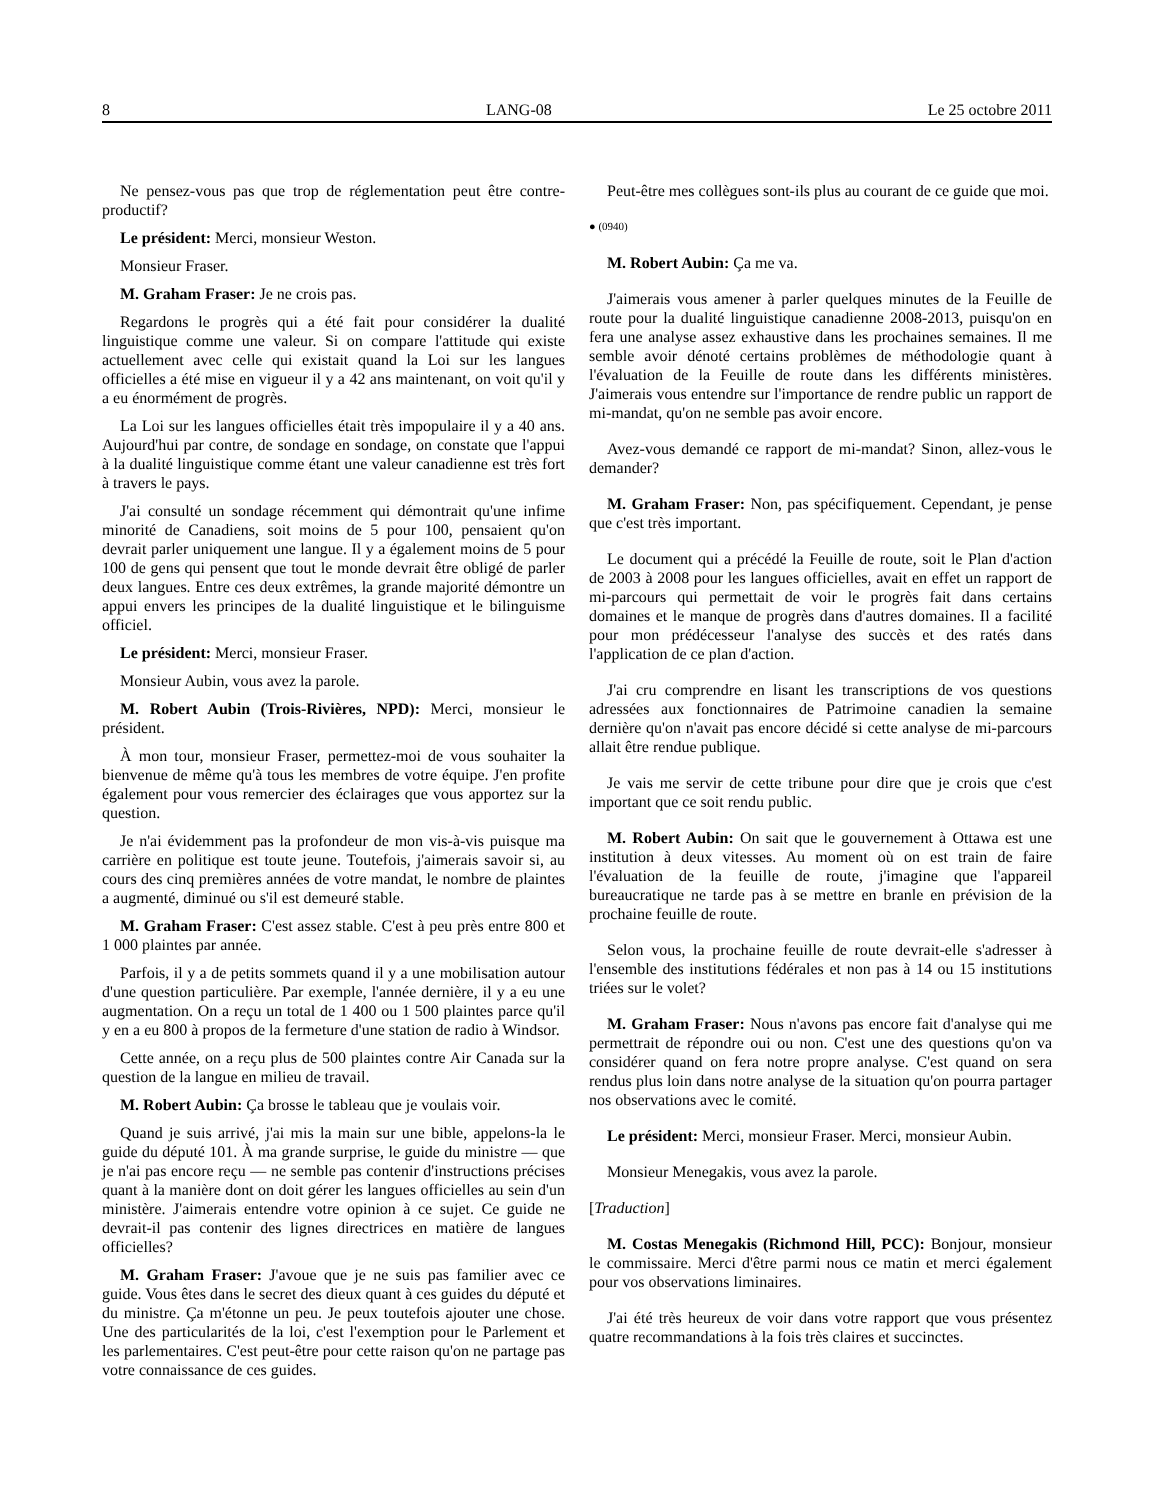8 LANG-08 Le 25 octobre 2011
Ne pensez-vous pas que trop de réglementation peut être contre-productif?
Le président: Merci, monsieur Weston.
Monsieur Fraser.
M. Graham Fraser: Je ne crois pas.
Regardons le progrès qui a été fait pour considérer la dualité linguistique comme une valeur. Si on compare l'attitude qui existe actuellement avec celle qui existait quand la Loi sur les langues officielles a été mise en vigueur il y a 42 ans maintenant, on voit qu'il y a eu énormément de progrès.
La Loi sur les langues officielles était très impopulaire il y a 40 ans. Aujourd'hui par contre, de sondage en sondage, on constate que l'appui à la dualité linguistique comme étant une valeur canadienne est très fort à travers le pays.
J'ai consulté un sondage récemment qui démontrait qu'une infime minorité de Canadiens, soit moins de 5 pour 100, pensaient qu'on devrait parler uniquement une langue. Il y a également moins de 5 pour 100 de gens qui pensent que tout le monde devrait être obligé de parler deux langues. Entre ces deux extrêmes, la grande majorité démontre un appui envers les principes de la dualité linguistique et le bilinguisme officiel.
Le président: Merci, monsieur Fraser.
Monsieur Aubin, vous avez la parole.
M. Robert Aubin (Trois-Rivières, NPD): Merci, monsieur le président.
À mon tour, monsieur Fraser, permettez-moi de vous souhaiter la bienvenue de même qu'à tous les membres de votre équipe. J'en profite également pour vous remercier des éclairages que vous apportez sur la question.
Je n'ai évidemment pas la profondeur de mon vis-à-vis puisque ma carrière en politique est toute jeune. Toutefois, j'aimerais savoir si, au cours des cinq premières années de votre mandat, le nombre de plaintes a augmenté, diminué ou s'il est demeuré stable.
M. Graham Fraser: C'est assez stable. C'est à peu près entre 800 et 1 000 plaintes par année.
Parfois, il y a de petits sommets quand il y a une mobilisation autour d'une question particulière. Par exemple, l'année dernière, il y a eu une augmentation. On a reçu un total de 1 400 ou 1 500 plaintes parce qu'il y en a eu 800 à propos de la fermeture d'une station de radio à Windsor.
Cette année, on a reçu plus de 500 plaintes contre Air Canada sur la question de la langue en milieu de travail.
M. Robert Aubin: Ça brosse le tableau que je voulais voir.
Quand je suis arrivé, j'ai mis la main sur une bible, appelons-la le guide du député 101. À ma grande surprise, le guide du ministre — que je n'ai pas encore reçu — ne semble pas contenir d'instructions précises quant à la manière dont on doit gérer les langues officielles au sein d'un ministère. J'aimerais entendre votre opinion à ce sujet. Ce guide ne devrait-il pas contenir des lignes directrices en matière de langues officielles?
M. Graham Fraser: J'avoue que je ne suis pas familier avec ce guide. Vous êtes dans le secret des dieux quant à ces guides du député et du ministre. Ça m'étonne un peu. Je peux toutefois ajouter une chose. Une des particularités de la loi, c'est l'exemption pour le Parlement et les parlementaires. C'est peut-être pour cette raison qu'on ne partage pas votre connaissance de ces guides.
Peut-être mes collègues sont-ils plus au courant de ce guide que moi.
● (0940)
M. Robert Aubin: Ça me va.
J'aimerais vous amener à parler quelques minutes de la Feuille de route pour la dualité linguistique canadienne 2008-2013, puisqu'on en fera une analyse assez exhaustive dans les prochaines semaines. Il me semble avoir dénoté certains problèmes de méthodologie quant à l'évaluation de la Feuille de route dans les différents ministères. J'aimerais vous entendre sur l'importance de rendre public un rapport de mi-mandat, qu'on ne semble pas avoir encore.
Avez-vous demandé ce rapport de mi-mandat? Sinon, allez-vous le demander?
M. Graham Fraser: Non, pas spécifiquement. Cependant, je pense que c'est très important.
Le document qui a précédé la Feuille de route, soit le Plan d'action de 2003 à 2008 pour les langues officielles, avait en effet un rapport de mi-parcours qui permettait de voir le progrès fait dans certains domaines et le manque de progrès dans d'autres domaines. Il a facilité pour mon prédécesseur l'analyse des succès et des ratés dans l'application de ce plan d'action.
J'ai cru comprendre en lisant les transcriptions de vos questions adressées aux fonctionnaires de Patrimoine canadien la semaine dernière qu'on n'avait pas encore décidé si cette analyse de mi-parcours allait être rendue publique.
Je vais me servir de cette tribune pour dire que je crois que c'est important que ce soit rendu public.
M. Robert Aubin: On sait que le gouvernement à Ottawa est une institution à deux vitesses. Au moment où on est train de faire l'évaluation de la feuille de route, j'imagine que l'appareil bureaucratique ne tarde pas à se mettre en branle en prévision de la prochaine feuille de route.
Selon vous, la prochaine feuille de route devrait-elle s'adresser à l'ensemble des institutions fédérales et non pas à 14 ou 15 institutions triées sur le volet?
M. Graham Fraser: Nous n'avons pas encore fait d'analyse qui me permettrait de répondre oui ou non. C'est une des questions qu'on va considérer quand on fera notre propre analyse. C'est quand on sera rendus plus loin dans notre analyse de la situation qu'on pourra partager nos observations avec le comité.
Le président: Merci, monsieur Fraser. Merci, monsieur Aubin.
Monsieur Menegakis, vous avez la parole.
[Traduction]
M. Costas Menegakis (Richmond Hill, PCC): Bonjour, monsieur le commissaire. Merci d'être parmi nous ce matin et merci également pour vos observations liminaires.
J'ai été très heureux de voir dans votre rapport que vous présentez quatre recommandations à la fois très claires et succinctes.